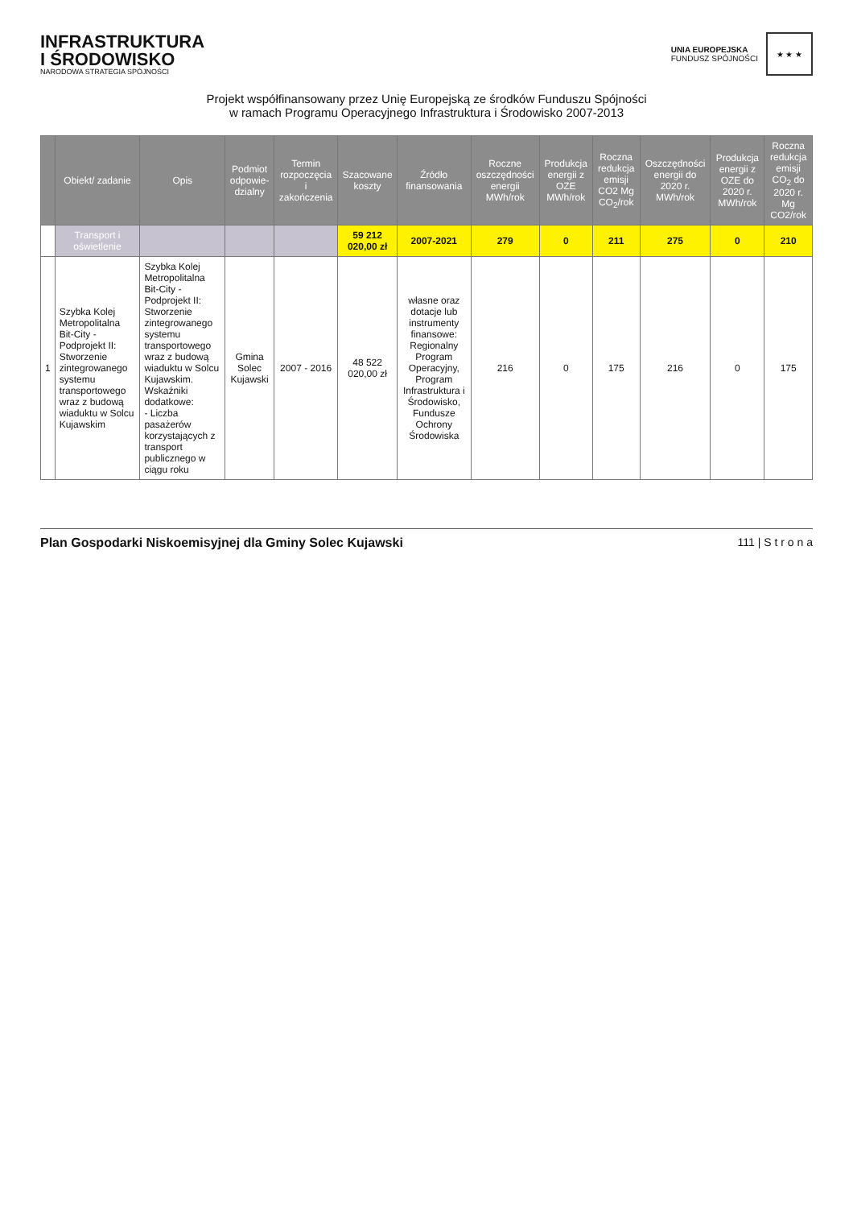INFRASTRUKTURA
I ŚRODOWISKO
NARODOWA STRATEGIA SPÓJNOŚCI
UNIA EUROPEJSKA
FUNDUSZ SPÓJNOŚCI
★ ★ ★
Projekt współfinansowany przez Unię Europejską ze środków Funduszu Spójności
w ramach Programu Operacyjnego Infrastruktura i Środowisko 2007-2013
| | Obiekt/ zadanie | Opis | Podmiot odpowie-dzialny | Termin rozpoczęcia i zakończenia | Szacowane koszty | Źródło finansowania | Roczne oszczędności energii MWh/rok | Produkcja energii z OZE MWh/rok | Roczna redukcja emisji CO2 Mg CO<sub>2</sub>/rok | Oszczędności energii do 2020 r. MWh/rok | Produkcja energii z OZE do 2020 r. MWh/rok | Roczna redukcja emisji CO<sub>2</sub> do 2020 r. Mg CO2/rok |
| --- | --- | --- | --- | --- | --- | --- | --- | --- | --- | --- | --- | --- |
| | Transport i oświetlenie | | | | 59 212 020,00 zł | 2007-2021 | 279 | 0 | 211 | 275 | 0 | 210 |
| 1 | Szybka Kolej Metropolitalna Bit-City - Podprojekt II: Stworzenie zintegrowanego systemu transportowego wraz z budową wiaduktu w Solcu Kujawskim | Szybka Kolej Metropolitalna Bit-City - Podprojekt II: Stworzenie zintegrowanego systemu transportowego wraz z budową wiaduktu w Solcu Kujawskim. Wskaźniki dodatkowe: - Liczba pasażerów korzystających z transport publicznego w ciągu roku | Gmina Solec Kujawski | 2007 - 2016 | 48 522 020,00 zł | własne oraz dotacje lub instrumenty finansowe: Regionalny Program Operacyjny, Program Infrastruktura i Środowisko, Fundusze Ochrony Środowiska | 216 | 0 | 175 | 216 | 0 | 175 |
Plan Gospodarki Niskoemisyjnej dla Gminy Solec Kujawski 111 | S t r o n a